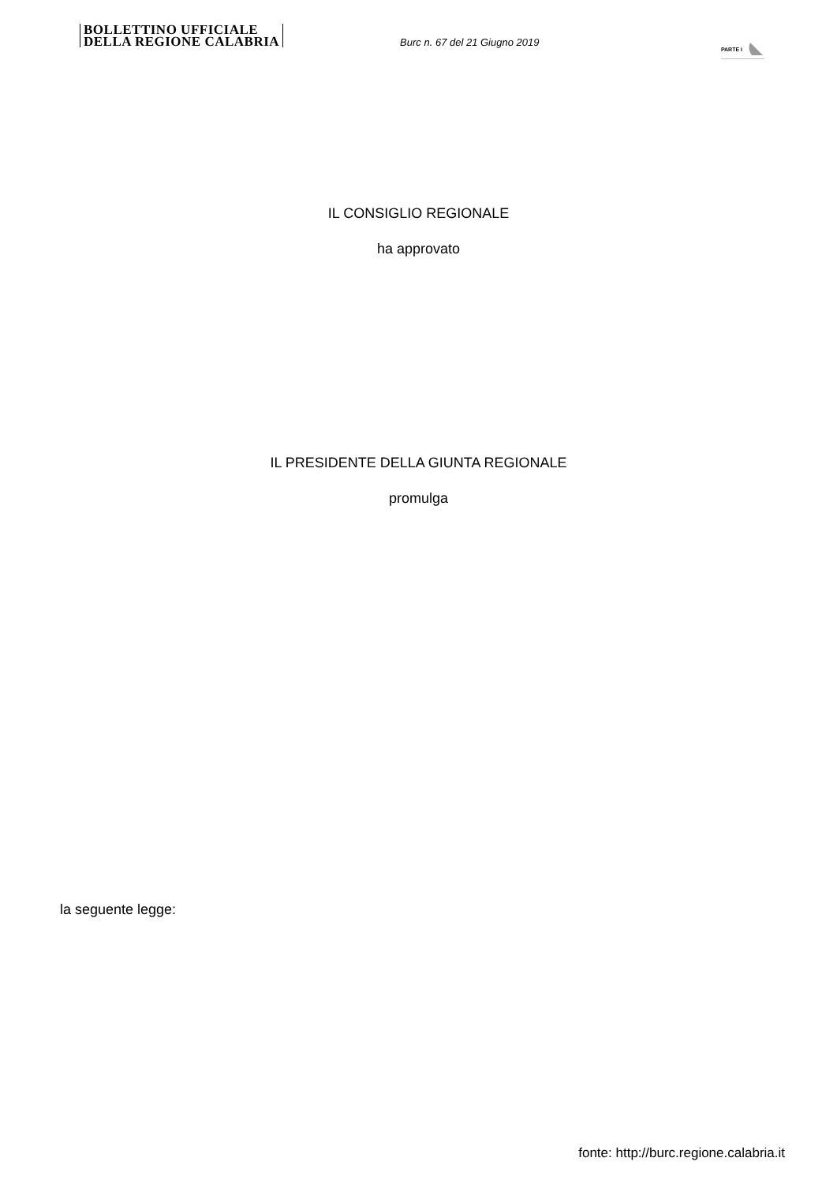BOLLETTINO UFFICIALE
DELLA REGIONE CALABRIA
Burc n. 67 del 21 Giugno 2019
PARTE I
IL CONSIGLIO REGIONALE
ha approvato
IL PRESIDENTE DELLA GIUNTA REGIONALE
promulga
la seguente legge:
fonte: http://burc.regione.calabria.it